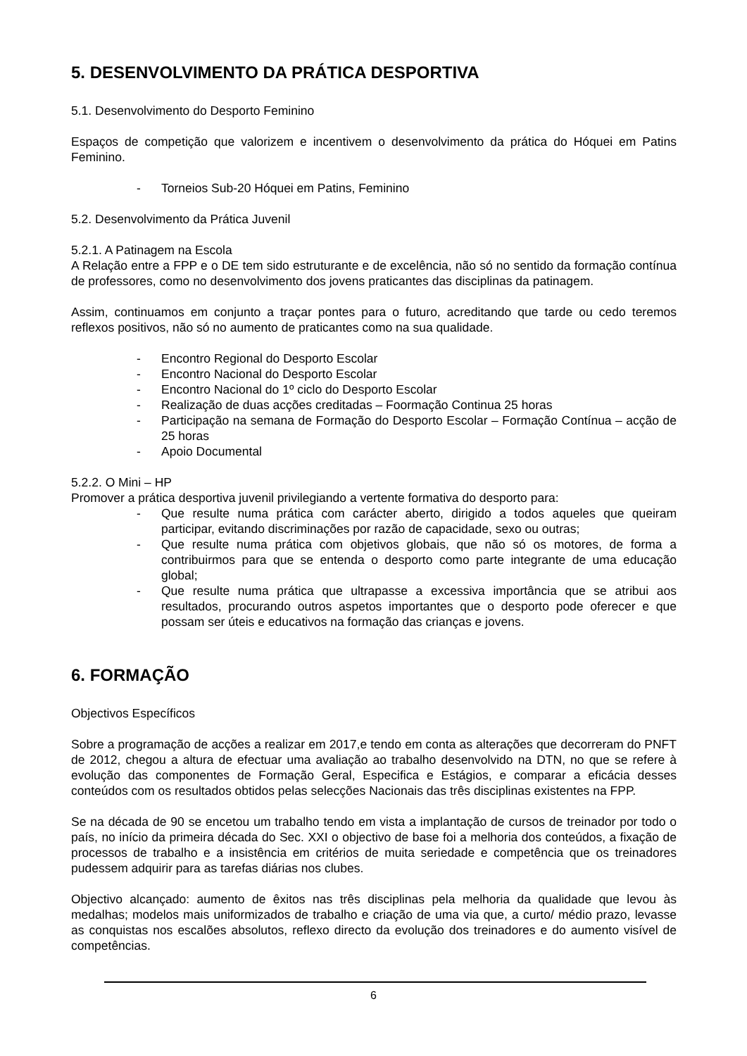5. DESENVOLVIMENTO DA PRÁTICA DESPORTIVA
5.1. Desenvolvimento do Desporto Feminino
Espaços de competição que valorizem e incentivem o desenvolvimento da prática do Hóquei em Patins Feminino.
- Torneios Sub-20 Hóquei em Patins, Feminino
5.2. Desenvolvimento da Prática Juvenil
5.2.1. A Patinagem na Escola
A Relação entre a FPP e o DE tem sido estruturante e de excelência, não só no sentido da formação contínua de professores, como no desenvolvimento dos jovens praticantes das disciplinas da patinagem.
Assim, continuamos em conjunto a traçar pontes para o futuro, acreditando que tarde ou cedo teremos reflexos positivos, não só no aumento de praticantes como na sua qualidade.
- Encontro Regional do Desporto Escolar
- Encontro Nacional do Desporto Escolar
- Encontro Nacional do 1º ciclo do Desporto Escolar
- Realização de duas acções creditadas – Foormação Continua 25 horas
- Participação na semana de Formação do Desporto Escolar – Formação Contínua – acção de 25 horas
- Apoio Documental
5.2.2. O Mini – HP
Promover a prática desportiva juvenil privilegiando a vertente formativa do desporto para:
- Que resulte numa prática com carácter aberto, dirigido a todos aqueles que queiram participar, evitando discriminações por razão de capacidade, sexo ou outras;
- Que resulte numa prática com objetivos globais, que não só os motores, de forma a contribuirmos para que se entenda o desporto como parte integrante de uma educação global;
- Que resulte numa prática que ultrapasse a excessiva importância que se atribui aos resultados, procurando outros aspetos importantes que o desporto pode oferecer e que possam ser úteis e educativos na formação das crianças e jovens.
6. FORMAÇÃO
Objectivos Específicos
Sobre a programação de acções a realizar em 2017,e tendo em conta as alterações que decorreram do PNFT de 2012, chegou a altura de efectuar uma avaliação ao trabalho desenvolvido na DTN, no que se refere à evolução das componentes de Formação Geral, Especifica e Estágios, e comparar a eficácia desses conteúdos com os resultados obtidos pelas selecções Nacionais das três disciplinas existentes na FPP.
Se na década de 90 se encetou um trabalho tendo em vista a implantação de cursos de treinador por todo o país, no início da primeira década do Sec. XXI o objectivo de base foi a melhoria dos conteúdos, a fixação de processos de trabalho e a insistência em critérios de muita seriedade e competência que os treinadores pudessem adquirir para as tarefas diárias nos clubes.
Objectivo alcançado: aumento de êxitos nas três disciplinas pela melhoria da qualidade que levou às medalhas; modelos mais uniformizados de trabalho e criação de uma via que, a curto/ médio prazo, levasse as conquistas nos escalões absolutos, reflexo directo da evolução dos treinadores e do aumento visível de competências.
6